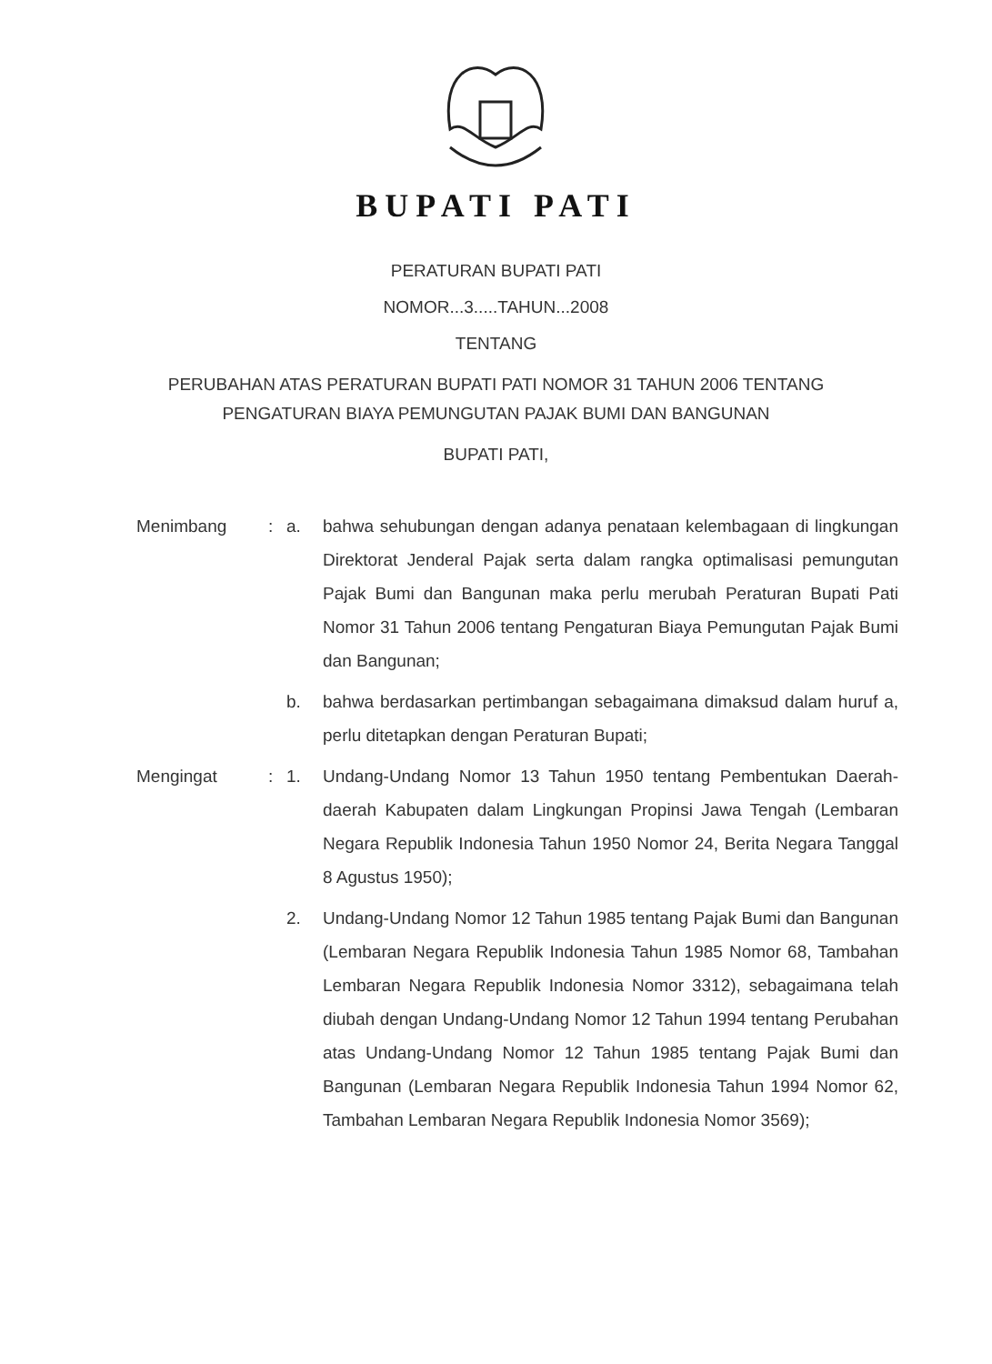BUPATI PATI
PERATURAN BUPATI PATI
NOMOR...3.....TAHUN...2008
TENTANG
PERUBAHAN ATAS PERATURAN BUPATI PATI NOMOR 31 TAHUN 2006 TENTANG
PENGATURAN BIAYA PEMUNGUTAN PAJAK BUMI DAN BANGUNAN
BUPATI PATI,
Menimbang : a. bahwa sehubungan dengan adanya penataan kelembagaan di lingkungan Direktorat Jenderal Pajak serta dalam rangka optimalisasi pemungutan Pajak Bumi dan Bangunan maka perlu merubah Peraturan Bupati Pati Nomor 31 Tahun 2006 tentang Pengaturan Biaya Pemungutan Pajak Bumi dan Bangunan;
b. bahwa berdasarkan pertimbangan sebagaimana dimaksud dalam huruf a, perlu ditetapkan dengan Peraturan Bupati;
Mengingat : 1. Undang-Undang Nomor 13 Tahun 1950 tentang Pembentukan Daerah-daerah Kabupaten dalam Lingkungan Propinsi Jawa Tengah (Lembaran Negara Republik Indonesia Tahun 1950 Nomor 24, Berita Negara Tanggal 8 Agustus 1950);
2. Undang-Undang Nomor 12 Tahun 1985 tentang Pajak Bumi dan Bangunan (Lembaran Negara Republik Indonesia Tahun 1985 Nomor 68, Tambahan Lembaran Negara Republik Indonesia Nomor 3312), sebagaimana telah diubah dengan Undang-Undang Nomor 12 Tahun 1994 tentang Perubahan atas Undang-Undang Nomor 12 Tahun 1985 tentang Pajak Bumi dan Bangunan (Lembaran Negara Republik Indonesia Tahun 1994 Nomor 62, Tambahan Lembaran Negara Republik Indonesia Nomor 3569);